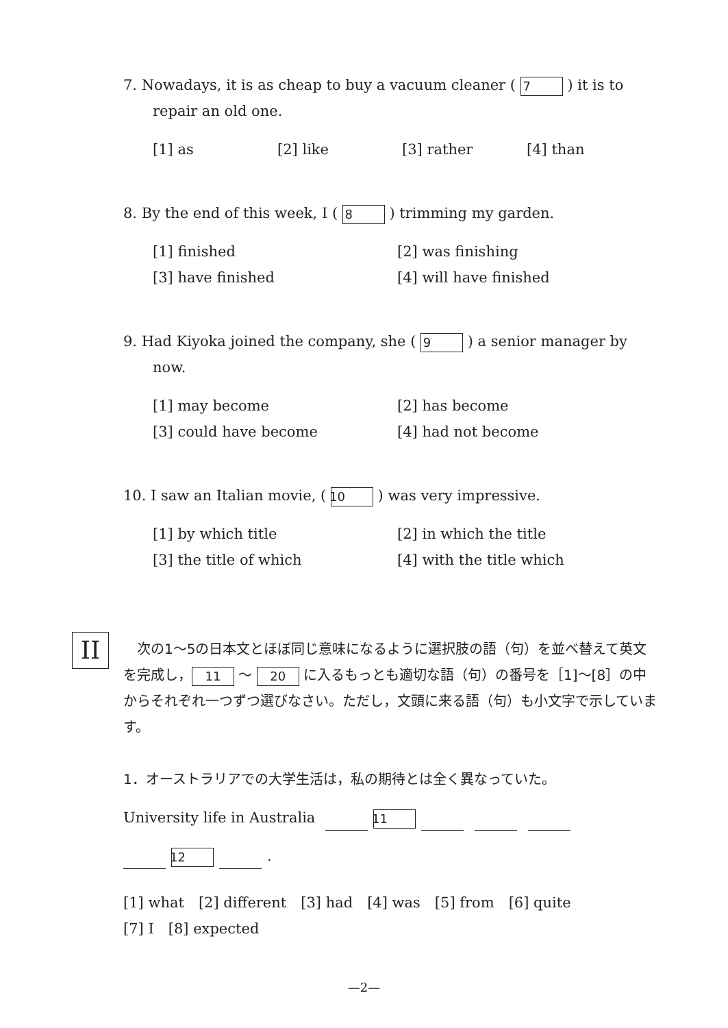7. Nowadays, it is as cheap to buy a vacuum cleaner ( 7 ) it is to repair an old one.
[1] as [2] like [3] rather [4] than
8. By the end of this week, I ( 8 ) trimming my garden.
[1] finished [2] was finishing [3] have finished [4] will have finished
9. Had Kiyoka joined the company, she ( 9 ) a senior manager by now.
[1] may become [2] has become [3] could have become [4] had not become
10. I saw an Italian movie, ( 10 ) was very impressive.
[1] by which title [2] in which the title [3] the title of which [4] with the title which
II
　次の1～5の日本文とほぼ同じ意味になるように選択肢の語（句）を並べ替えて英文を完成し， 11 ～ 20 に入るもっとも適切な語（句）の番号を［1]～[8］の中からそれぞれ一つずつ選びなさい。ただし，文頭に来る語（句）も小文字で示しています。
1．オーストラリアでの大学生活は，私の期待とは全く異なっていた。
University life in Australia 11
12 .
[1] what　[2] different　[3] had　[4] was　[5] from　[6] quite
[7] I　[8] expected
—2—